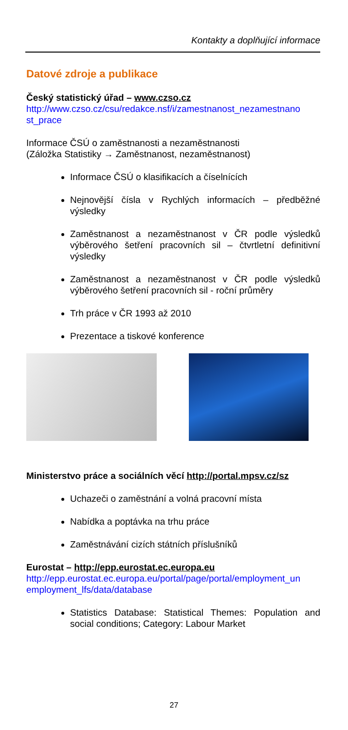Kontakty a doplňující informace
Datové zdroje a publikace
Český statistický úřad – www.czso.cz
http://www.czso.cz/csu/redakce.nsf/i/zamestnanost_nezamestnano st_prace
Informace ČSÚ o zaměstnanosti a nezaměstnanosti
(Záložka Statistiky → Zaměstnanost, nezaměstnanost)
Informace ČSÚ o klasifikacích a číselnících
Nejnovější čísla v Rychlých informacích – předběžné výsledky
Zaměstnanost a nezaměstnanost v ČR podle výsledků výběrového šetření pracovních sil – čtvrtletní definitivní výsledky
Zaměstnanost a nezaměstnanost v ČR podle výsledků výběrového šetření pracovních sil - roční průměry
Trh práce v ČR 1993 až 2010
Prezentace a tiskové konference
Ministerstvo práce a sociálních věcí http://portal.mpsv.cz/sz
Uchazeči o zaměstnání a volná pracovní místa
Nabídka a poptávka na trhu práce
Zaměstnávání cizích státních příslušníků
Eurostat – http://epp.eurostat.ec.europa.eu
http://epp.eurostat.ec.europa.eu/portal/page/portal/employment_un employment_lfs/data/database
Statistics Database: Statistical Themes: Population and social conditions; Category: Labour Market
27